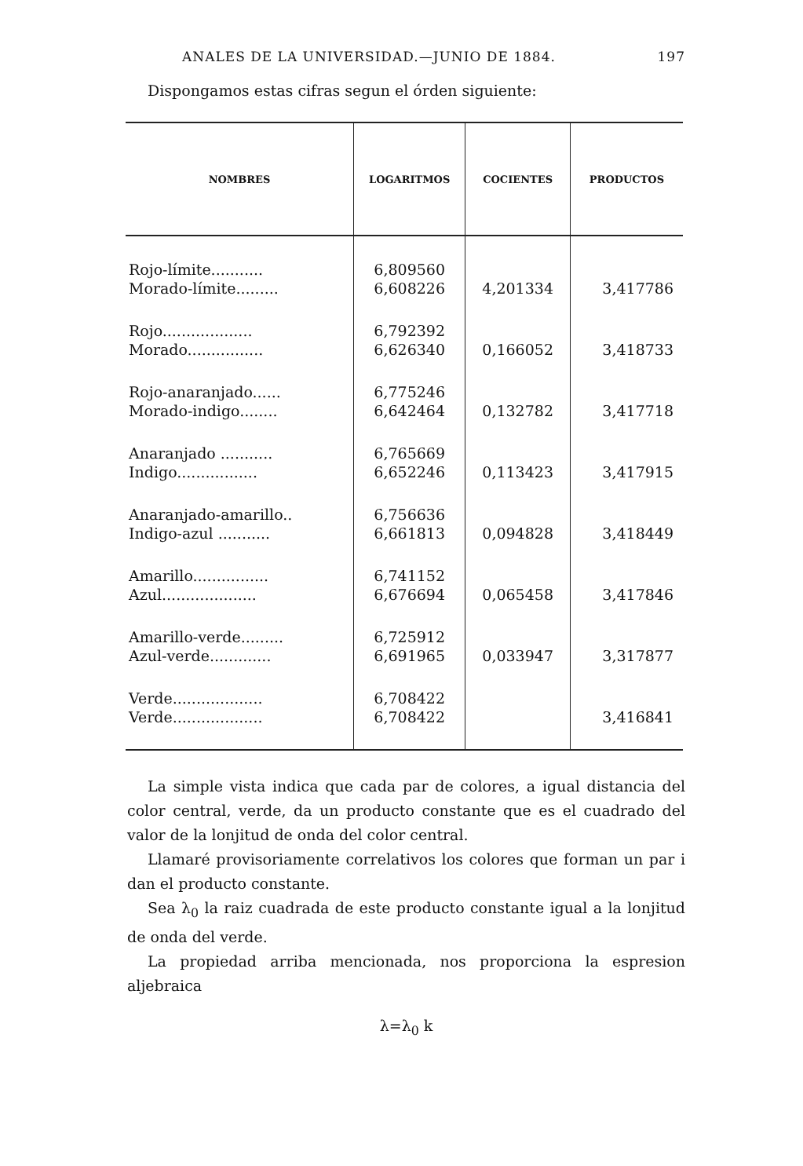ANALES DE LA UNIVERSIDAD.—JUNIO DE 1884. 197
Dispongamos estas cifras segun el órden siguiente:
| NOMBRES | LOGARITMOS | COCIENTES | PRODUCTOS |
| --- | --- | --- | --- |
| Rojo-límite........... | 6,809560 | | |
| Morado-límite......... | 6,608226 | 4,201334 | 3,417786 |
| Rojo................... | 6,792392 | | |
| Morado................ | 6,626340 | 0,166052 | 3,418733 |
| Rojo-anaranjado...... | 6,775246 | | |
| Morado-indigo........ | 6,642464 | 0,132782 | 3,417718 |
| Anaranjado ........... | 6,765669 | | |
| Indigo................. | 6,652246 | 0,113423 | 3,417915 |
| Anaranjado-amarillo.. | 6,756636 | | |
| Indigo-azul ........... | 6,661813 | 0,094828 | 3,418449 |
| Amarillo................ | 6,741152 | | |
| Azul.................... | 6,676694 | 0,065458 | 3,417846 |
| Amarillo-verde......... | 6,725912 | | |
| Azul-verde............. | 6,691965 | 0,033947 | 3,317877 |
| Verde................... | 6,708422 | | |
| Verde................... | 6,708422 | | 3,416841 |
La simple vista indica que cada par de colores, a igual distancia del color central, verde, da un producto constante que es el cuadrado del valor de la lonjitud de onda del color central.
Llamaré provisoriamente correlativos los colores que forman un par i dan el producto constante.
Sea λ<sub>0</sub> la raiz cuadrada de este producto constante igual a la lonjitud de onda del verde.
La propiedad arriba mencionada, nos proporciona la espresion aljebraica
λ=λ<sub>0</sub> k